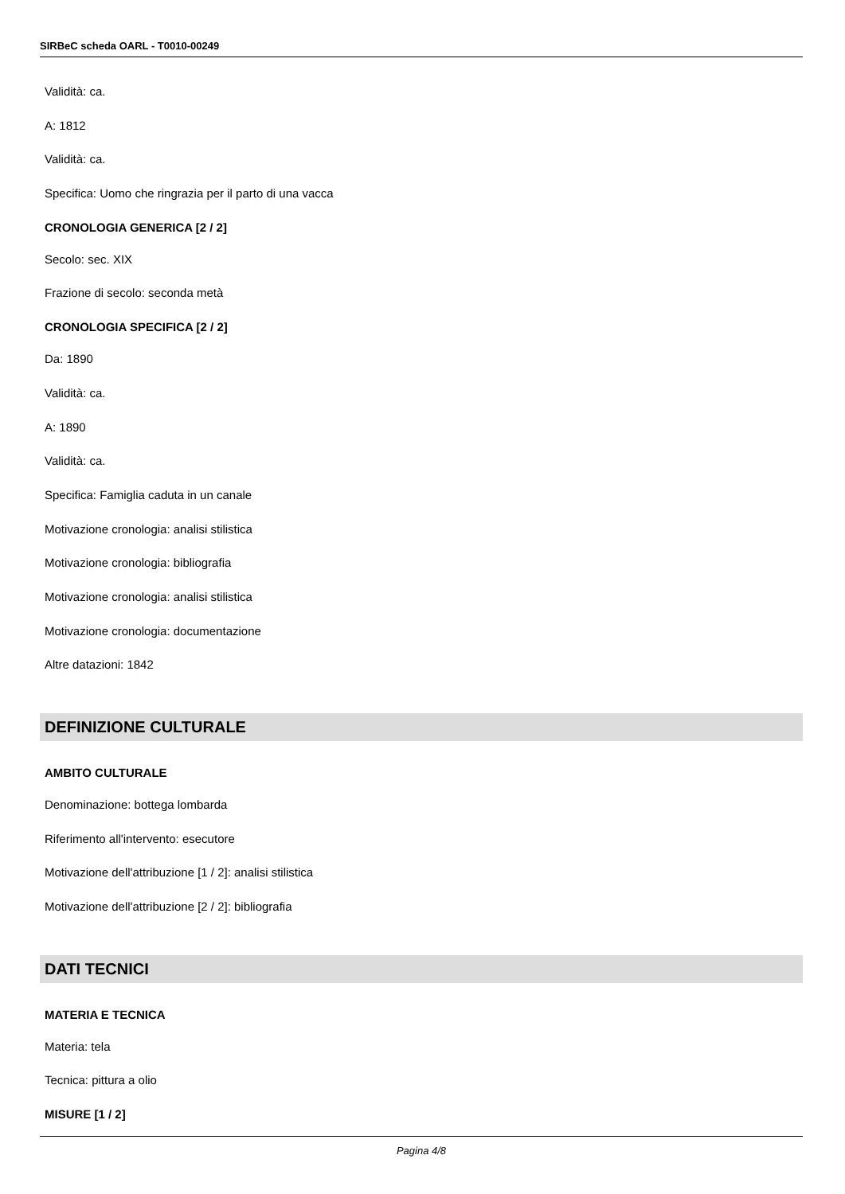SIRBeC scheda OARL - T0010-00249
Validità: ca.
A: 1812
Validità: ca.
Specifica: Uomo che ringrazia per il parto di una vacca
CRONOLOGIA GENERICA [2 / 2]
Secolo: sec. XIX
Frazione di secolo: seconda metà
CRONOLOGIA SPECIFICA [2 / 2]
Da: 1890
Validità: ca.
A: 1890
Validità: ca.
Specifica: Famiglia caduta in un canale
Motivazione cronologia: analisi stilistica
Motivazione cronologia: bibliografia
Motivazione cronologia: analisi stilistica
Motivazione cronologia: documentazione
Altre datazioni: 1842
DEFINIZIONE CULTURALE
AMBITO CULTURALE
Denominazione: bottega lombarda
Riferimento all'intervento: esecutore
Motivazione dell'attribuzione [1 / 2]: analisi stilistica
Motivazione dell'attribuzione [2 / 2]: bibliografia
DATI TECNICI
MATERIA E TECNICA
Materia: tela
Tecnica: pittura a olio
MISURE [1 / 2]
Pagina 4/8